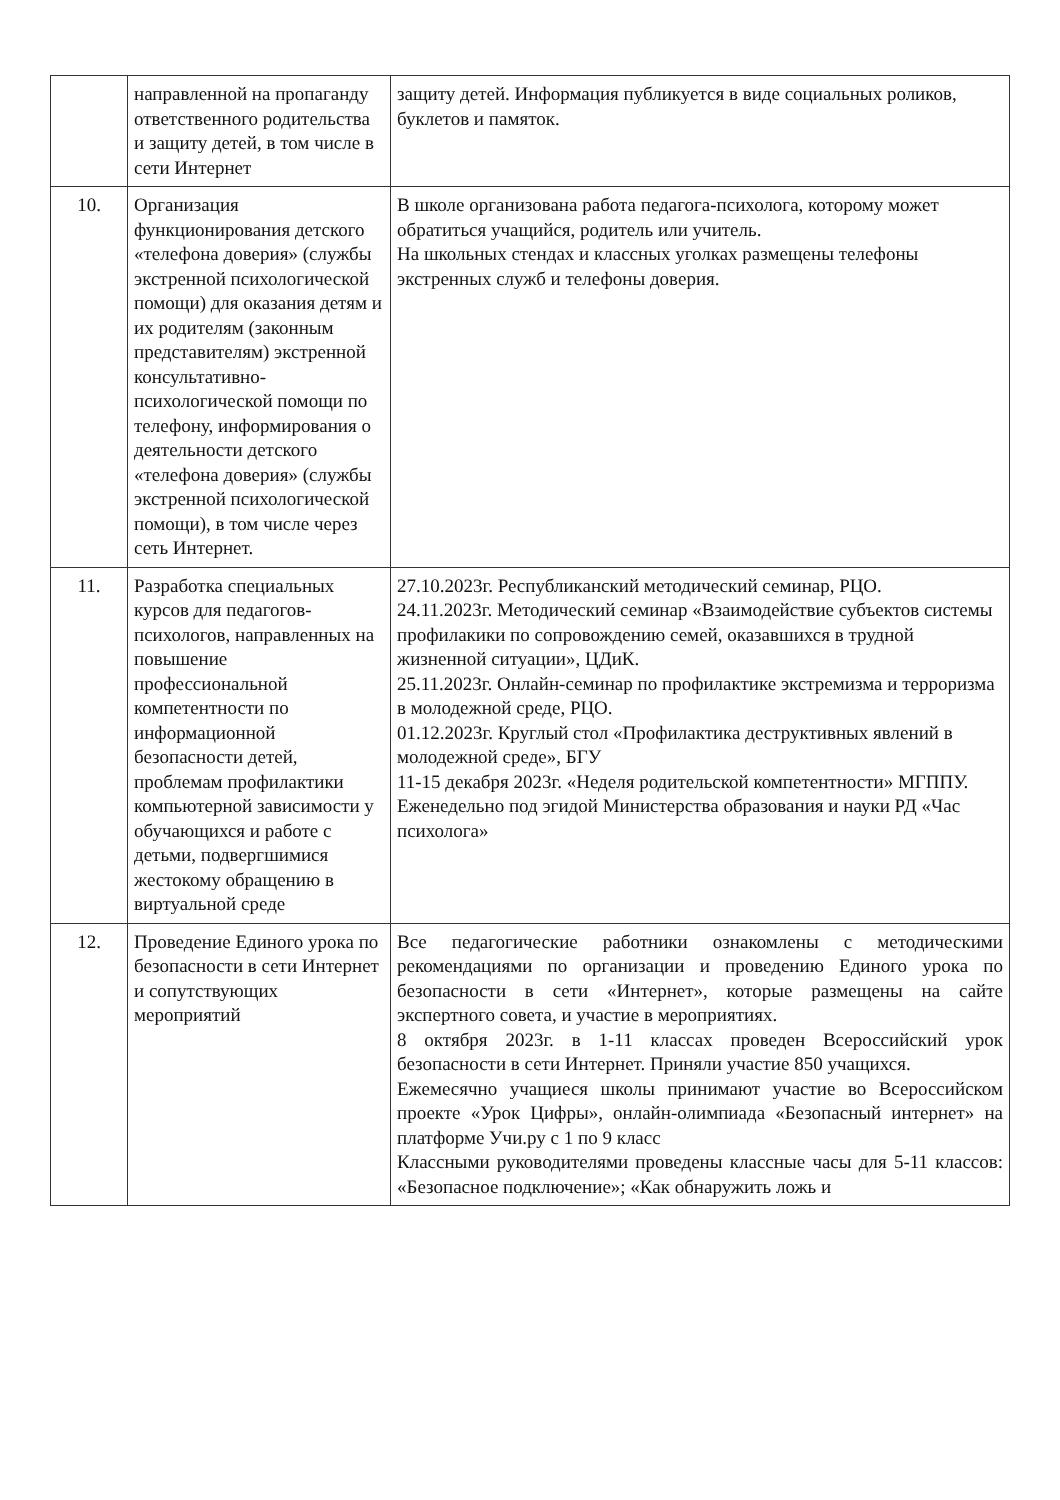| | направленной на пропаганду ответственного родительства и защиту детей, в том числе в сети Интернет | защиту детей. Информация публикуется в виде социальных роликов, буклетов и памяток. |
| 10. | Организация функционирования детского «телефона доверия» (службы экстренной психологической помощи) для оказания детям и их родителям (законным представителям) экстренной консультативно-психологической помощи по телефону, информирования о деятельности детского «телефона доверия» (службы экстренной психологической помощи), в том числе через сеть Интернет. | В школе организована работа педагога-психолога, которому может обратиться учащийся, родитель или учитель. На школьных стендах и классных уголках размещены телефоны экстренных служб и телефоны доверия. |
| 11. | Разработка специальных курсов для педагогов-психологов, направленных на повышение профессиональной компетентности по информационной безопасности детей, проблемам профилактики компьютерной зависимости у обучающихся и работе с детьми, подвергшимися жестокому обращению в виртуальной среде | 27.10.2023г. Республиканский методический семинар, РЦО. 24.11.2023г. Методический семинар «Взаимодействие субъектов системы профилакики по сопровождению семей, оказавшихся в трудной жизненной ситуации», ЦДиК. 25.11.2023г. Онлайн-семинар по профилактике экстремизма и терроризма в молодежной среде, РЦО. 01.12.2023г. Круглый стол «Профилактика деструктивных явлений в молодежной среде», БГУ 11-15 декабря 2023г. «Неделя родительской компетентности» МГППУ. Еженедельно под эгидой Министерства образования и науки РД «Час психолога» |
| 12. | Проведение Единого урока по безопасности в сети Интернет и сопутствующих мероприятий | Все педагогические работники ознакомлены с методическими рекомендациями по организации и проведению Единого урока по безопасности в сети «Интернет», которые размещены на сайте экспертного совета, и участие в мероприятиях. 8 октября 2023г. в 1-11 классах проведен Всероссийский урок безопасности в сети Интернет. Приняли участие 850 учащихся. Ежемесячно учащиеся школы принимают участие во Всероссийском проекте «Урок Цифры», онлайн-олимпиада «Безопасный интернет» на платформе Учи.ру с 1 по 9 класс Классными руководителями проведены классные часы для 5-11 классов: «Безопасное подключение»; «Как обнаружить ложь и |